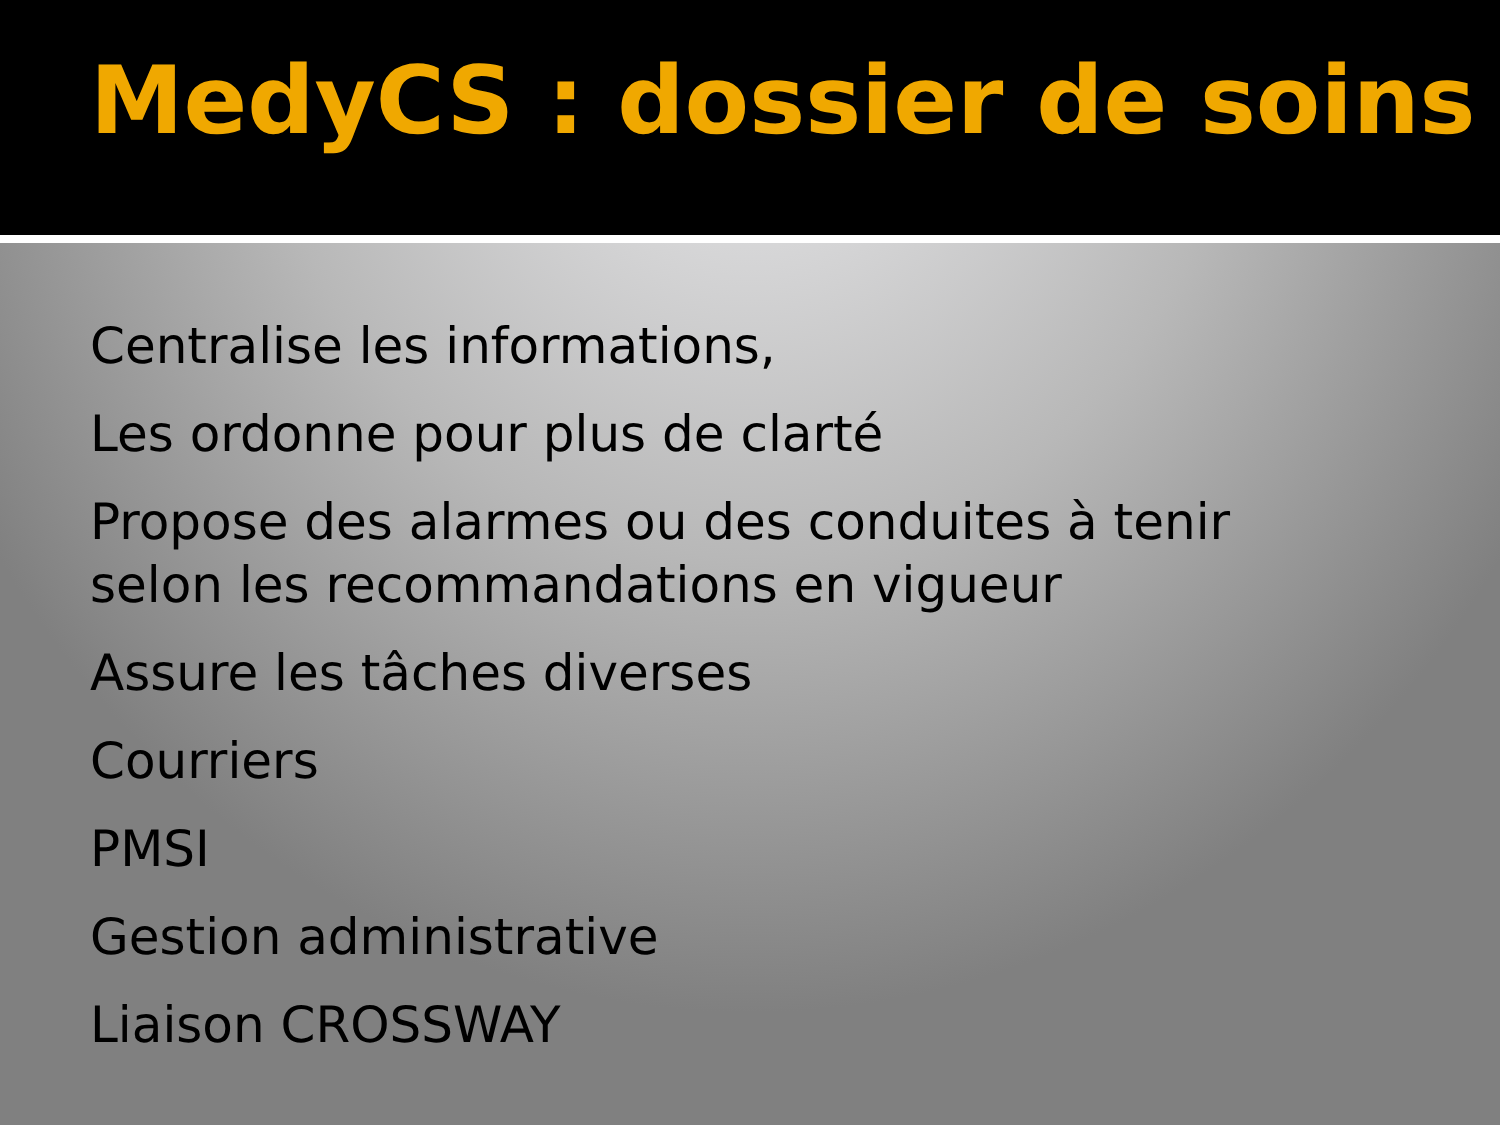MedyCS : dossier de soins
Centralise les informations,
Les ordonne pour plus de clarté
Propose des alarmes ou des conduites à tenir selon les recommandations en vigueur
Assure les tâches diverses
Courriers
PMSI
Gestion administrative
Liaison CROSSWAY